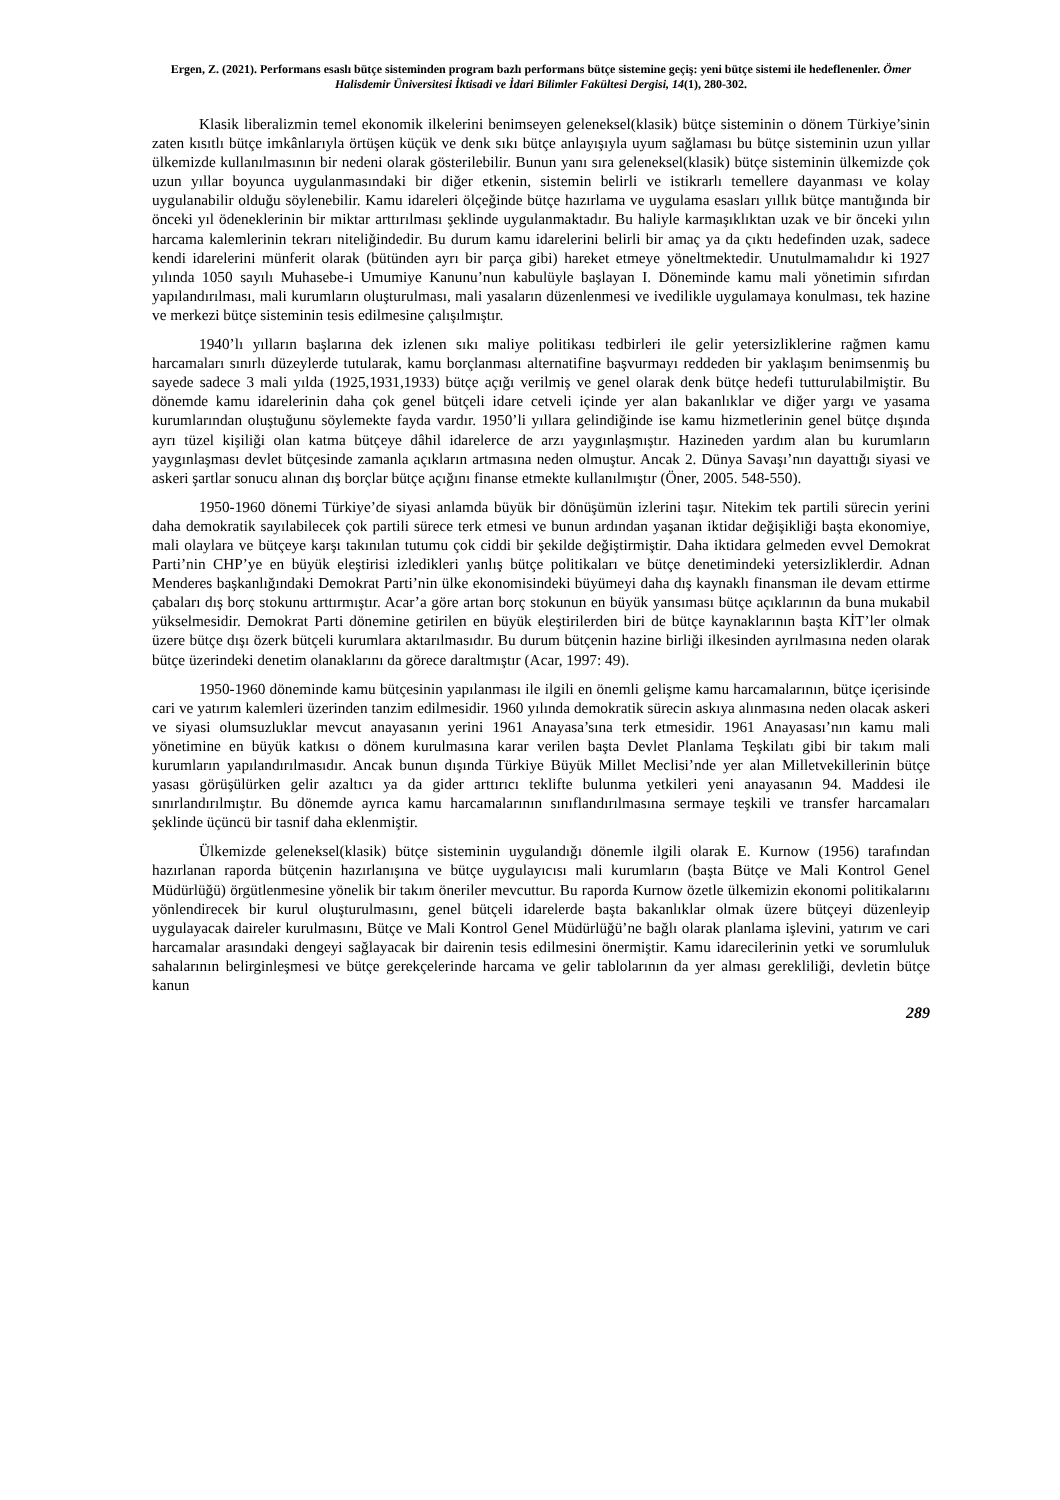Ergen, Z. (2021). Performans esaslı bütçe sisteminden program bazlı performans bütçe sistemine geçiş: yeni bütçe sistemi ile hedeflenenler. Ömer Halisdemir Üniversitesi İktisadi ve İdari Bilimler Fakültesi Dergisi, 14(1), 280-302.
Klasik liberalizmin temel ekonomik ilkelerini benimseyen geleneksel(klasik) bütçe sisteminin o dönem Türkiye’sinin zaten kısıtlı bütçe imkânlarıyla örtüşen küçük ve denk sıkı bütçe anlayışıyla uyum sağlaması bu bütçe sisteminin uzun yıllar ülkemizde kullanılmasının bir nedeni olarak gösterilebilir. Bunun yanı sıra geleneksel(klasik) bütçe sisteminin ülkemizde çok uzun yıllar boyunca uygulanmasındaki bir diğer etkenin, sistemin belirli ve istikrarlı temellere dayanması ve kolay uygulanabilir olduğu söylenebilir. Kamu idareleri ölçeğinde bütçe hazırlama ve uygulama esasları yıllık bütçe mantığında bir önceki yıl ödeneklerinin bir miktar arttırılması şeklinde uygulanmaktadır. Bu haliyle karmaşıklıktan uzak ve bir önceki yılın harcama kalemlerinin tekrarı niteliğindedir. Bu durum kamu idarelerini belirli bir amaç ya da çıktı hedefinden uzak, sadece kendi idarelerini münferit olarak (bütünden ayrı bir parça gibi) hareket etmeye yöneltmektedir. Unutulmamalıdır ki 1927 yılında 1050 sayılı Muhasebe-i Umumiye Kanunu’nun kabulüyle başlayan I. Döneminde kamu mali yönetimin sıfırdan yapılandırılması, mali kurumların oluşturulması, mali yasaların düzenlenmesi ve ivedilikle uygulamaya konulması, tek hazine ve merkezi bütçe sisteminin tesis edilmesine çalışılmıştır.
1940’lı yılların başlarına dek izlenen sıkı maliye politikası tedbirleri ile gelir yetersizliklerine rağmen kamu harcamaları sınırlı düzeylerde tutularak, kamu borçlanması alternatifine başvurmayı reddeden bir yaklaşım benimsenmiş bu sayede sadece 3 mali yılda (1925,1931,1933) bütçe açığı verilmiş ve genel olarak denk bütçe hedefi tutturulabilmiştir. Bu dönemde kamu idarelerinin daha çok genel bütçeli idare cetveli içinde yer alan bakanlıklar ve diğer yargı ve yasama kurumlarından oluştuğunu söylemekte fayda vardır. 1950’li yıllara gelindiğinde ise kamu hizmetlerinin genel bütçe dışında ayrı tüzel kişiliği olan katma bütçeye dâhil idarelerce de arzı yaygınlaşmıştır. Hazineden yardım alan bu kurumların yaygınlaşması devlet bütçesinde zamanla açıkların artmasına neden olmuştur. Ancak 2. Dünya Savaşı’nın dayattığı siyasi ve askeri şartlar sonucu alınan dış borçlar bütçe açığını finanse etmekte kullanılmıştır (Öner, 2005. 548-550).
1950-1960 dönemi Türkiye’de siyasi anlamda büyük bir dönüşümün izlerini taşır. Nitekim tek partili sürecin yerini daha demokratik sayılabilecek çok partili sürece terk etmesi ve bunun ardından yaşanan iktidar değişikliği başta ekonomiye, mali olaylara ve bütçeye karşı takınılan tutumu çok ciddi bir şekilde değiştirmiştir. Daha iktidara gelmeden evvel Demokrat Parti’nin CHP’ye en büyük eleştirisi izledikleri yanlış bütçe politikaları ve bütçe denetimindeki yetersizliklerdir. Adnan Menderes başkanlığındaki Demokrat Parti’nin ülke ekonomisindeki büyümeyi daha dış kaynaklı finansman ile devam ettirme çabaları dış borç stokunu arttırmıştır. Acar’a göre artan borç stokunun en büyük yansıması bütçe açıklarının da buna mukabil yükselmesidir. Demokrat Parti dönemine getirilen en büyük eleştirilerden biri de bütçe kaynaklarının başta KİT’ler olmak üzere bütçe dışı özerk bütçeli kurumlara aktarılmasıdır. Bu durum bütçenin hazine birliği ilkesinden ayrılmasına neden olarak bütçe üzerindeki denetim olanaklarını da görece daraltmıştır (Acar, 1997: 49).
1950-1960 döneminde kamu bütçesinin yapılanması ile ilgili en önemli gelişme kamu harcamalarının, bütçe içerisinde cari ve yatırım kalemleri üzerinden tanzim edilmesidir. 1960 yılında demokratik sürecin askıya alınmasına neden olacak askeri ve siyasi olumsuzluklar mevcut anayasanın yerini 1961 Anayasa’sına terk etmesidir. 1961 Anayasası’nın kamu mali yönetimine en büyük katkısı o dönem kurulmasına karar verilen başta Devlet Planlama Teşkilatı gibi bir takım mali kurumların yapılandırılmasıdır. Ancak bunun dışında Türkiye Büyük Millet Meclisi’nde yer alan Milletvekillerinin bütçe yasası görüşülürken gelir azaltıcı ya da gider arttırıcı teklifte bulunma yetkileri yeni anayasanın 94. Maddesi ile sınırlandırılmıştır. Bu dönemde ayrıca kamu harcamalarının sınıflandırılmasına sermaye teşkili ve transfer harcamaları şeklinde üçüncü bir tasnif daha eklenmiştir.
Ülkemizde geleneksel(klasik) bütçe sisteminin uygulandığı dönemle ilgili olarak E. Kurnow (1956) tarafından hazırlanan raporda bütçenin hazırlanışına ve bütçe uygulayıcısı mali kurumların (başta Bütçe ve Mali Kontrol Genel Müdürlüğü) örgütlenmesine yönelik bir takım öneriler mevcuttur. Bu raporda Kurnow özetle ülkemizin ekonomi politikalarını yönlendirecek bir kurul oluşturulmasını, genel bütçeli idarelerde başta bakanlıklar olmak üzere bütçeyi düzenleyip uygulayacak daireler kurulmasını, Bütçe ve Mali Kontrol Genel Müdürlüğü’ne bağlı olarak planlama işlevini, yatırım ve cari harcamalar arasındaki dengeyi sağlayacak bir dairenin tesis edilmesini önermiştir. Kamu idarecilerinin yetki ve sorumluluk sahalarının belirginleşmesi ve bütçe gerekçelerinde harcama ve gelir tablolarının da yer alması gerekliliği, devletin bütçe kanun
289